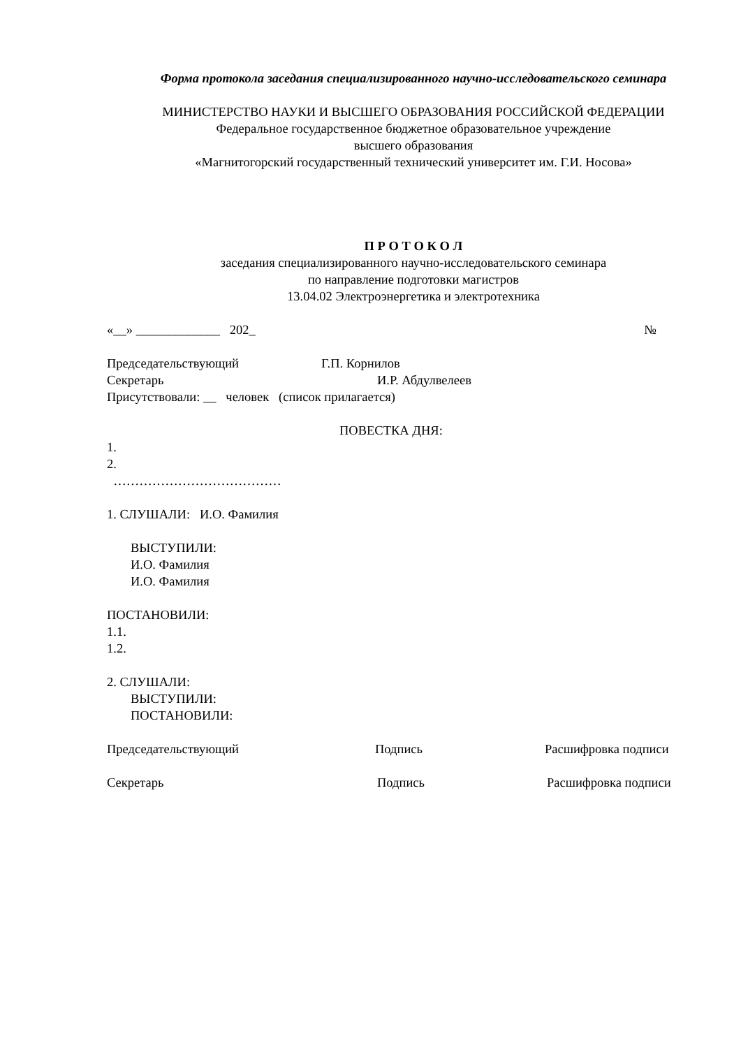Форма протокола заседания специализированного научно-исследовательского семинара
МИНИСТЕРСТВО НАУКИ И ВЫСШЕГО ОБРАЗОВАНИЯ РОССИЙСКОЙ ФЕДЕРАЦИИ
Федеральное государственное бюджетное образовательное учреждение
высшего образования
«Магнитогорский государственный технический университет им. Г.И. Носова»
П Р О Т О К О Л
заседания специализированного научно-исследовательского семинара
по направление подготовки магистров
13.04.02 Электроэнергетика и электротехника
«__» _____________ 202_ №
Председательствующий Г.П. Корнилов
Секретарь И.Р. Абдулвелеев
Присутствовали: __ человек (список прилагается)
ПОВЕСТКА ДНЯ:
1.
2.
…………………………………
1. СЛУШАЛИ: И.О. Фамилия
ВЫСТУПИЛИ:
И.О. Фамилия
И.О. Фамилия
ПОСТАНОВИЛИ:
1.1.
1.2.
2. СЛУШАЛИ:
ВЫСТУПИЛИ:
ПОСТАНОВИЛИ:
Председательствующий Подпись Расшифровка подписи
Секретарь Подпись Расшифровка подписи